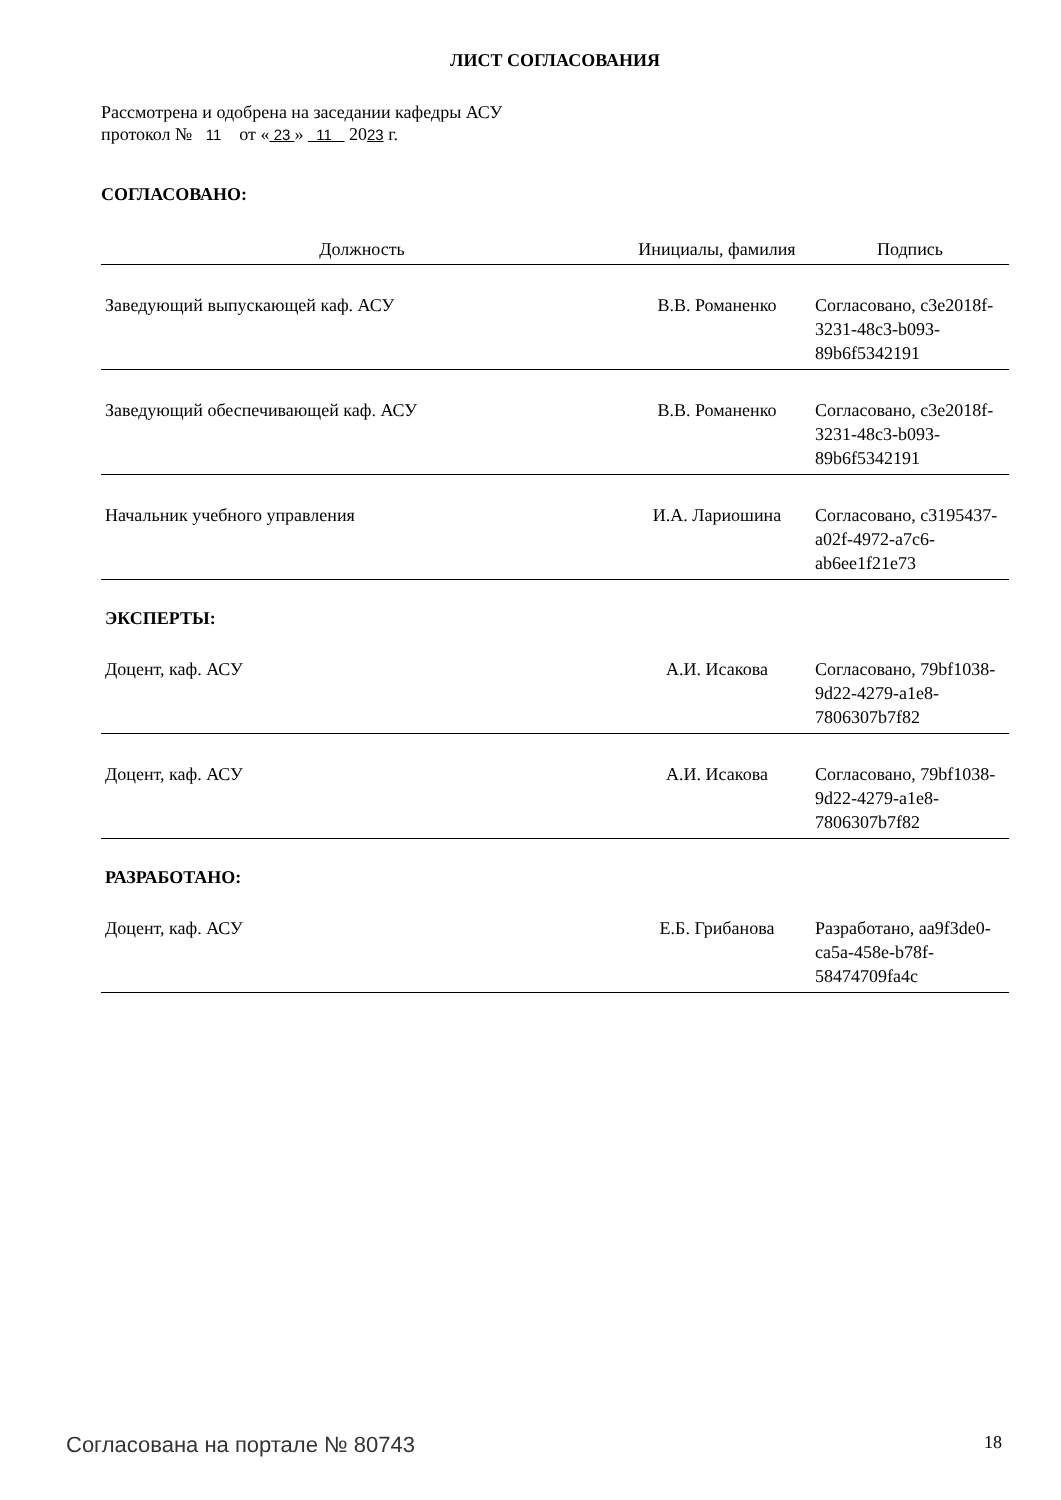ЛИСТ СОГЛАСОВАНИЯ
Рассмотрена и одобрена на заседании кафедры АСУ
протокол № 11 от « 23 » 11 2023 г.
СОГЛАСОВАНО:
| Должность | Инициалы, фамилия | Подпись |
| --- | --- | --- |
| Заведующий выпускающей каф. АСУ | В.В. Романенко | Согласовано, c3e2018f-3231-48c3-b093-89b6f5342191 |
| Заведующий обеспечивающей каф. АСУ | В.В. Романенко | Согласовано, c3e2018f-3231-48c3-b093-89b6f5342191 |
| Начальник учебного управления | И.А. Лариошина | Согласовано, c3195437-a02f-4972-a7c6-ab6ee1f21e73 |
ЭКСПЕРТЫ:
| Доцент, каф. АСУ | А.И. Исакова | Согласовано, 79bf1038-9d22-4279-a1e8-7806307b7f82 |
| Доцент, каф. АСУ | А.И. Исакова | Согласовано, 79bf1038-9d22-4279-a1e8-7806307b7f82 |
РАЗРАБОТАНО:
| Доцент, каф. АСУ | Е.Б. Грибанова | Разработано, aa9f3de0-ca5a-458e-b78f-58474709fa4c |
Согласована на портале № 80743 18